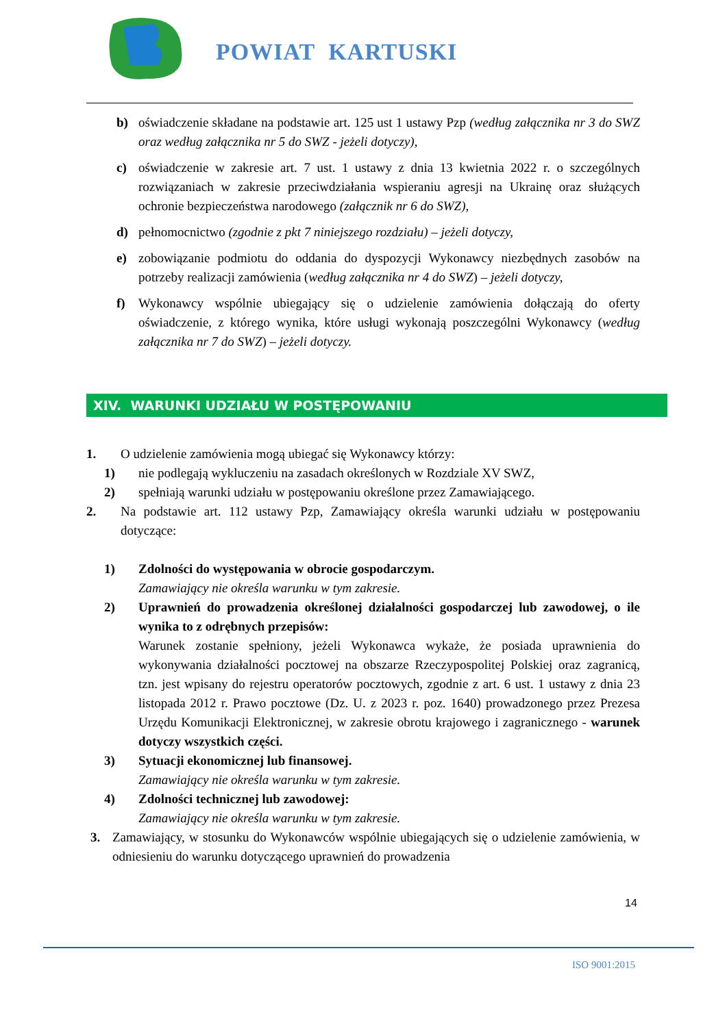POWIAT KARTUSKI
b) oświadczenie składane na podstawie art. 125 ust 1 ustawy Pzp (według załącznika nr 3 do SWZ oraz według załącznika nr 5 do SWZ - jeżeli dotyczy),
c) oświadczenie w zakresie art. 7 ust. 1 ustawy z dnia 13 kwietnia 2022 r. o szczególnych rozwiązaniach w zakresie przeciwdziałania wspieraniu agresji na Ukrainę oraz służących ochronie bezpieczeństwa narodowego (załącznik nr 6 do SWZ),
d) pełnomocnictwo (zgodnie z pkt 7 niniejszego rozdziału) – jeżeli dotyczy,
e) zobowiązanie podmiotu do oddania do dyspozycji Wykonawcy niezbędnych zasobów na potrzeby realizacji zamówienia (według załącznika nr 4 do SWZ) – jeżeli dotyczy,
f) Wykonawcy wspólnie ubiegający się o udzielenie zamówienia dołączają do oferty oświadczenie, z którego wynika, które usługi wykonają poszczególni Wykonawcy (według załącznika nr 7 do SWZ) – jeżeli dotyczy.
XIV. WARUNKI UDZIAŁU W POSTĘPOWANIU
1. O udzielenie zamówienia mogą ubiegać się Wykonawcy którzy:
1) nie podlegają wykluczeniu na zasadach określonych w Rozdziale XV SWZ,
2) spełniają warunki udziału w postępowaniu określone przez Zamawiającego.
2. Na podstawie art. 112 ustawy Pzp, Zamawiający określa warunki udziału w postępowaniu dotyczące:
1) Zdolności do występowania w obrocie gospodarczym.
Zamawiający nie określa warunku w tym zakresie.
2) Uprawnień do prowadzenia określonej działalności gospodarczej lub zawodowej, o ile wynika to z odrębnych przepisów:
Warunek zostanie spełniony, jeżeli Wykonawca wykaże, że posiada uprawnienia do wykonywania działalności pocztowej na obszarze Rzeczypospolitej Polskiej oraz zagranicą, tzn. jest wpisany do rejestru operatorów pocztowych, zgodnie z art. 6 ust. 1 ustawy z dnia 23 listopada 2012 r. Prawo pocztowe (Dz. U. z 2023 r. poz. 1640) prowadzonego przez Prezesa Urzędu Komunikacji Elektronicznej, w zakresie obrotu krajowego i zagranicznego - warunek dotyczy wszystkich części.
3) Sytuacji ekonomicznej lub finansowej.
Zamawiający nie określa warunku w tym zakresie.
4) Zdolności technicznej lub zawodowej:
Zamawiający nie określa warunku w tym zakresie.
3. Zamawiający, w stosunku do Wykonawców wspólnie ubiegających się o udzielenie zamówienia, w odniesieniu do warunku dotyczącego uprawnień do prowadzenia
14
ISO 9001:2015